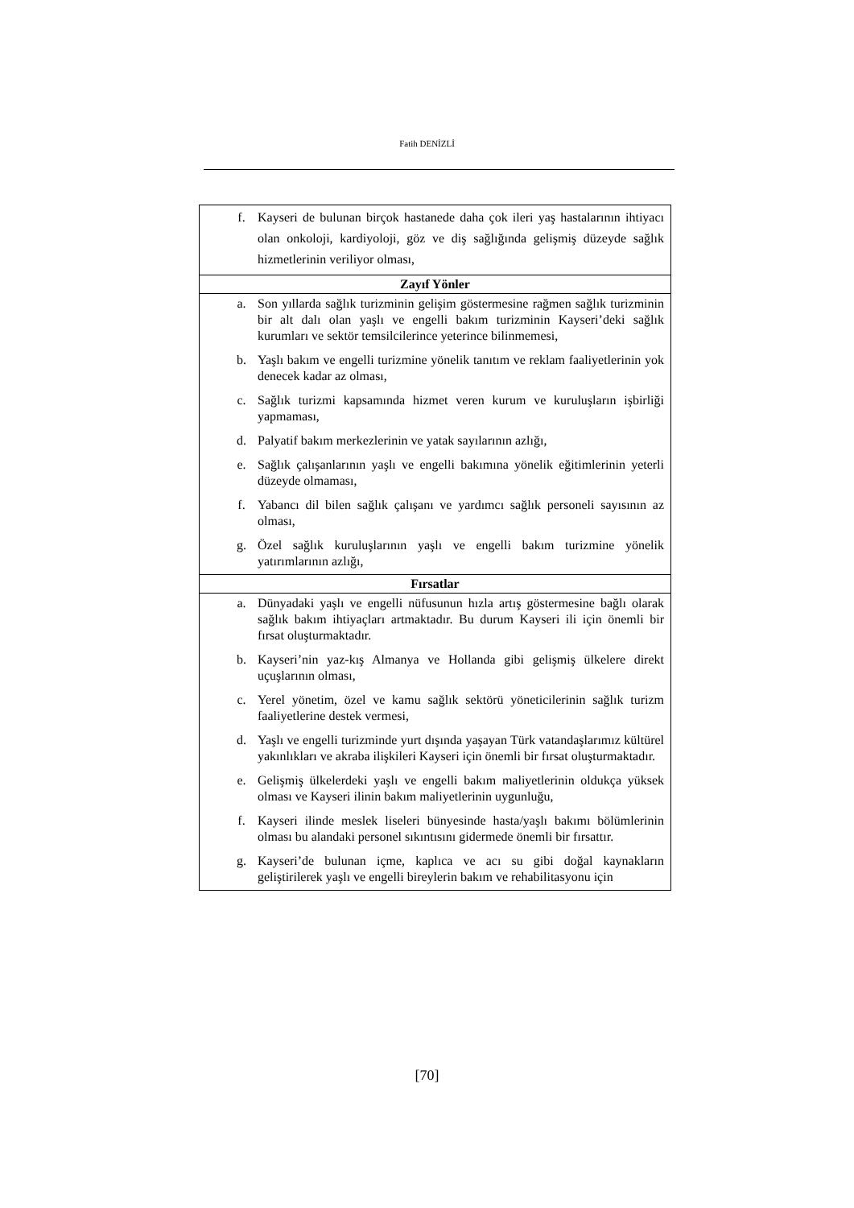Fatih DENİZLİ
| f. Kayseri de bulunan birçok hastanede daha çok ileri yaş hastalarının ihtiyacı olan onkoloji, kardiyoloji, göz ve diş sağlığında gelişmiş düzeyde sağlık hizmetlerinin veriliyor olması, |
| Zayıf Yönler |
| a. Son yıllarda sağlık turizminin gelişim göstermesine rağmen sağlık turizminin bir alt dalı olan yaşlı ve engelli bakım turizminin Kayseri’deki sağlık kurumları ve sektör temsilcilerince yeterince bilinmemesi, b. Yaşlı bakım ve engelli turizmine yönelik tanıtım ve reklam faaliyetlerinin yok denecek kadar az olması, c. Sağlık turizmi kapsamında hizmet veren kurum ve kuruluşların işbirliği yapmaması, d. Palyatif bakım merkezlerinin ve yatak sayılarının azlığı, e. Sağlık çalışanlarının yaşlı ve engelli bakımına yönelik eğitimlerinin yeterli düzeyde olmaması, f. Yabancı dil bilen sağlık çalışanı ve yardımcı sağlık personeli sayısının az olması, g. Özel sağlık kuruluşlarının yaşlı ve engelli bakım turizmine yönelik yatırımlarının azlığı, |
| Fırsatlar |
| a. Dünyadaki yaşlı ve engelli nüfusunun hızla artış göstermesine bağlı olarak sağlık bakım ihtiyaçları artmaktadır. Bu durum Kayseri ili için önemli bir fırsat oluşturmaktadır. b. Kayseri’nin yaz-kış Almanya ve Hollanda gibi gelişmiş ülkelere direkt uçuşlarının olması, c. Yerel yönetim, özel ve kamu sağlık sektörü yöneticilerinin sağlık turizm faaliyetlerine destek vermesi, d. Yaşlı ve engelli turizminde yurt dışında yaşayan Türk vatandaşlarımız kültürel yakınlıkları ve akraba ilişkileri Kayseri için önemli bir fırsat oluşturmaktadır. e. Gelişmiş ülkelerdeki yaşlı ve engelli bakım maliyetlerinin oldukça yüksek olması ve Kayseri ilinin bakım maliyetlerinin uygunluğu, f. Kayseri ilinde meslek liseleri bünyesinde hasta/yaşlı bakımı bölümlerinin olması bu alandaki personel sıkıntısını gidermede önemli bir fırsattır. g. Kayseri’de bulunan içme, kaplıca ve acı su gibi doğal kaynakların geliştirilerek yaşlı ve engelli bireylerin bakım ve rehabilitasyonu için |
[70]